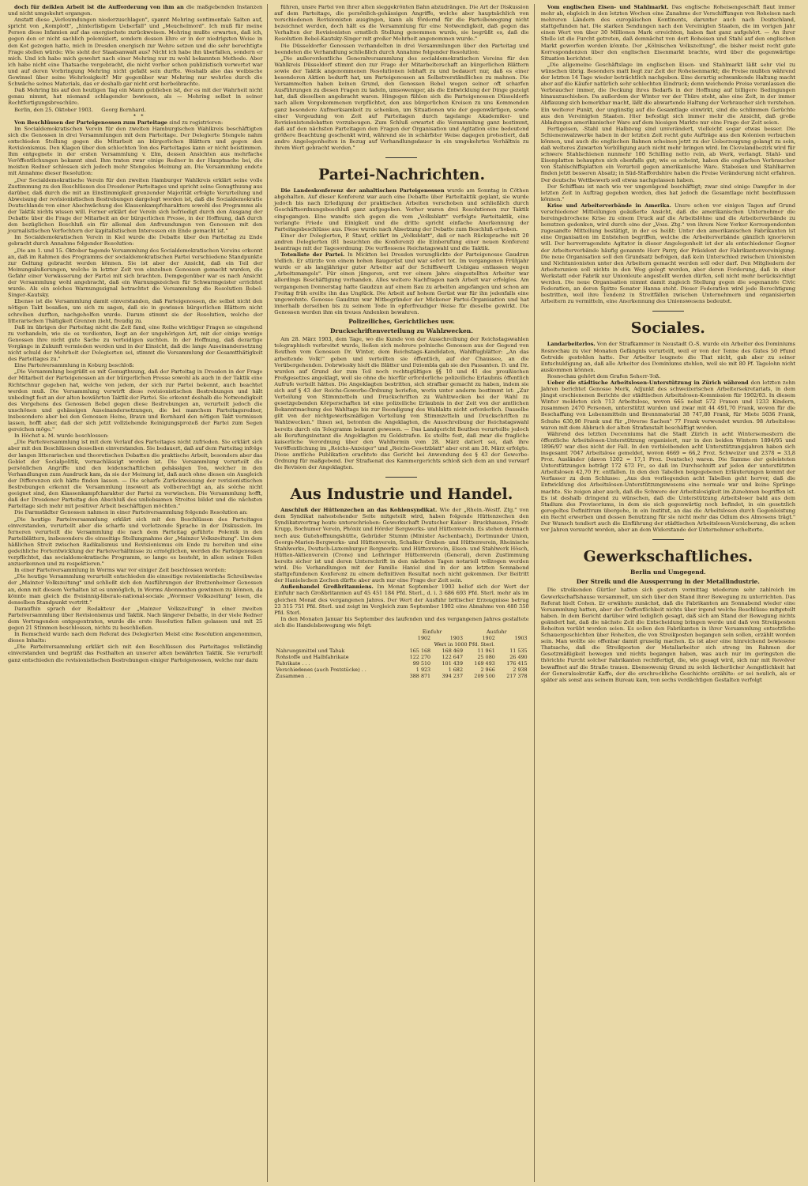doch für deiklen Arbeit ist die Aufforderung von ihm an die maßgebenden Instanzen und nicht umgekehrt ergangen.
Anstatt diese „Verleumdungen niederzuschlagen", spannt Mehring sentimentale Saiten auf, spricht von „Komplott", „hinterlistigem Ueberfall" und „Meuchelmord". Ich muß für meine Person diese Infamien auf das energischste zurückweisen. Mehring mußte erwarten, daß ich, gegen den er nicht sachlich polemisiert, sondern dessen Ehre er in der niedrigsten Weise in den Kot gezogen hatte, mich in Dresden energisch zur Wehre setzen und die sehr berechtigte Frage stellen würde: Wie sieht der Staatsanwalt aus? Nicht ich habe ihn überfallen, sondern er mich. Und ich habe mich gewehrt nach einer Mehring nur zu wohl bekannten Methode. Aber ich habe nicht eine Thatsache vorgebracht, die nicht vorher schon publizistisch verwertet war und auf deren Vorbringung Mehring nicht gefaßt sein durfte. Weshalb also das weibische Gewinsel über seine Wehrlosigkeit? Mir gegenüber war Mehring nur wehrlos durch die Schwäche seines Materials, das er deshalb gar nicht erst herbeibrachte.
Daß Mehring bis auf den heutigen Tag ein Mann geblieben ist, der es mit der Wahrheit nicht genau nimmt, hat niemand schlagender bewiesen, als — Mehring selbst in seiner Rechtfertigungsbroschüre.
Berlin, den 25. Oktober 1903. Georg Bernhard.
* *
Von Beschlüssen der Parteigenossen zum Parteitage sind zu registrieren:
Im Socialdemokratischen Verein für den zweiten Hamburgischen Wahlkreis beschäftigten sich die Genossen in drei Versammlungen mit dem Parteitage. Der Delegierte Stengele nahm entschieden Stellung gegen die Mitarbeit an bürgerlichen Blättern und gegen den Revisionismus. Den Klagen über den schlechten Ton des Parteitages kann er nicht beistimmen. Ihm entgegnete in der ersten Versammlung v. Elm, dessen Ansichten aus mehrfache Veröffentlichungen bekannt sind. Ihm traten zwar einige Redner in der Hauptsache bei, die meisten Redner schlossen sich jedoch mehr Stengeles Meinung an. Die Versammlung endete mit Annahme dieser Resolution:
„Der Socialdemokratische Verein für den zweiten Hamburger Wahlkreis erklärt seine volle Zustimmung zu den Beschlüssen des Dresdener Parteitages und spricht seine Genugthuung aus darüber, daß durch die mit an Einstimmigkeit grenzender Majorität erfolgte Verurteilung und Abweisung der revisionistischen Bestrebungen dargelegt worden ist, daß die Socialdemokratie Deutschlands von einer Abschwächung des Klassenkampfcharakters sowohl des Programms als der Taktik nichts wissen will. Ferner erklärt der Verein sich befriedigt durch den Ausgang der Debatte über die Frage der Mitarbeit an der bürgerlichen Presse, in der Hoffnung, daß durch den bezüglichen Beschluß ein für allemal den Anfreundungen von Genossen mit den journalistischen Verfechtern der kapitalistischen Interessen ein Ende gemacht ist."
Im Socialdemokratischen Verein in Kiel wurde die Debatte über den Parteitag zu Ende gebracht durch Annahme folgender Resolution:
„Die am 1. und 15. Oktober tagende Versammlung des Socialdemokratischen Vereins erkennt an, daß im Rahmen des Programms der socialdemokratischen Partei verschiedene Standpunkte zur Geltung gebracht werden können. Sie ist aber der Ansicht, daß ein Teil der Meinungsäußerungen, welche in letzter Zeit von einzelnen Genossen gemacht wurden, die Gefahr einer Verwässerung der Partei mit sich brachten. Demgegenüber war es nach Ansicht der Versammlung wohl angebracht, daß ein Warnungszeichen für Schwarmgeister errichtet wurde. Als ein solches Warnungssignal betrachtet die Versammlung die Resolution Bebel-Singer-Kautsky.
Ebenso ist die Versammlung damit einverstanden, daß Parteigenossen, die selbst nicht den nötigen Takt besaßen, um sich zu sagen, daß sie in gewissen bürgerlichen Blättern nicht schreiben durften, nachgeholfen wurde. Darum stimmt sie der Resolution, welche der litterarischen Thätigkeit Grenzen zieht, freudig zu.
Daß im übrigen der Parteitag nicht die Zeit fand, eine Reihe wichtiger Fragen so eingehend zu verhandeln, wie sie es verdienten, liegt an der ungehörigen Art, mit der einige wenige Genossen ihre nicht gute Sache zu verteidigen suchten. In der Hoffnung, daß derartige Vorgänge in Zukunft vermieden werden und in der Einsicht, daß die lange Auseinandersetzung nicht schuld der Mehrheit der Delegierten sei, stimmt die Versammlung der Gesamtthätigkeit des Parteitages zu."
Eine Parteiversammlung in Koburg beschloß:
„Die Versammlung begrüßt es mit Genugthuung, daß der Parteitag in Dresden in der Frage der Mitarbeit der Parteigenossen an der bürgerlichen Presse sowohl als auch in der Taktik eine Richtschnur gegeben hat, welche von jedem, der sich zur Partei bekennt, auch beachtet werden muß. Die Versammlung verwirft diese revisionistischen Bestrebungen und hält unbedingt fest an der alten bewährten Taktik der Partei. Sie erkennt deshalb die Notwendigkeit des Vorgehens des Genossen Bebel gegen diese Bestrebungen an, verurteilt jedoch die unschönen und gehässigen Auseinandersetzungen, die bei manchem Parteitagsredner, insbesondere aber bei den Genossen Heine, Braun und Bernhard den nötigen Takt vermissen lassen, hofft aber, daß der sich jetzt vollziehende Reinigungsprozeß der Partei zum Segen gereichen möge."
In Höchst a. M. wurde beschlossen:
„Die Parteiversammlung ist mit dem Verlauf des Parteitages nicht zufrieden. Sie erklärt sich aber mit den Beschlüssen desselben einverstanden. Sie bedauert, daß auf dem Parteitag infolge der langen litterarischen und theoretischen Debatten die praktische Arbeit, besonders aber das Gebiet der Socialpolitik, vernachlässigt worden ist. Die Versammlung verurteilt die persönlichen Angriffe und den leidenschaftlichen gehässigen Ton, welcher in den Verhandlungen zum Ausdruck kam, da sie der Meinung ist, daß auch ohne diesen ein Ausgleich der Differenzen sich hätte finden lassen. — Die scharfe Zurückweisung der revisionistischen Bestrebungen erkennt die Versammlung insoweit als vollberechtigt an, als solche nicht geeignet sind, den Klassenkampfcharakter der Partei zu verwischen. Die Versammlung hofft, daß der Dresdener Parteitag den Abschluß des unliebsamen Streites bildet und die nächsten Parteitage sich mehr mit positiver Arbeit beschäftigen möchten."
Die Darmstädter Genossen nahmen in einer Parteiversammlung folgende Resolution an:
„Die heutige Parteiversammlung erklärt sich mit den Beschlüssen des Parteitages einverstanden, verurteilt aber die scharfe und verletzende Sprache in der Diskussion. Im ferneren verurteilt die Versammlung die nach dem Parteitag geführte Polemik in den Parteiblättern, insbesondere die einseitige Stellungnahme der „Mainzer Volkszeitung". Um dem häßlichen Streit zwischen Radikalismus und Revisionismus ein Ende zu bereiten und eine gedeihliche Fortentwicklung der Parteiverhältnisse zu ermöglichen, werden die Parteigenossen verpflichtet, das socialdemokratische Programm, so lange es besteht, in allen seinen Teilen anzuerkennen und zu respektieren."
In einer Parteiversammlung in Worms war vor einiger Zeit beschlossen worden:
„Die heutige Versammlung verurteilt entschieden die einseitige revisionistische Schreibweise der „Mainzer Volkszeitung" und schließt sich den Ausführungen der Bretzenheimer Genossen an, denn mit diesem Verhalten ist es unmöglich, in Worms Abonnenten gewinnen zu können, da könnte man gleich die freisinnig-liberale-national-sociale „Wormser Volkszeitung" lesen, die denselben Standpunkt vertritt."
Daraufhin sprach der Redakteur der „Mainzer Volkszeitung" in einer zweiten Parteiversammlung über Revisionismus und Taktik. Nach längerer Debatte, in der viele Redner dem Vortragenden entgegentraten, wurde die erste Resolution fallen gelassen und mit 25 gegen 21 Stimmen beschlossen, nichts zu beschließen.
In Remscheid wurde nach dem Referat des Delegierten Meist eine Resolution angenommen, dieses Inhalts:
„Die Parteiversammlung erklärt sich mit den Beschlüssen des Parteitages vollständig einverstanden und begrüßt das Festhalten an unserer alten bewährten Taktik. Sie verurteilt ganz entschieden die revisionistischen Bestrebungen einiger Parteigenossen, welche nur dazu
führen, unsre Partei von ihrer alten sieggekrönten Bahn abzudrängen. Die Art der Diskussion auf dem Parteitage, die persönlich-gehässigen Angriffe, welche aber hauptsächlich von verschiedenen Revisionisten ausgingen, kann als fördernd für die Parteibewegung nicht bezeichnet werden, doch hält es die Versammlung für eine Notwendigkeit, daß gegen das Verhalten der Revisionisten ernstlich Stellung genommen wurde, sie begrüßt es, daß die Resolution Bebel-Kautsky-Singer mit großer Mehrheit angenommen wurde."
Die Düsseldorfer Genossen verhandelten in drei Versammlungen über den Parteitag und beendeten die Verhandlung schließlich durch Annahme folgender Resolution:
„Die außerordentliche Generalversammlung des socialdemokratischen Vereins für den Wahlkreis Düsseldorf stimmt den zur Frage der Mitarbeiterschaft an bürgerlichen Blättern sowie der Taktik angenommenen Resolutionen lebhaft zu und bedauert nur, daß es einer besonderen Aktion bedurft hat, um Parteigenossen an Selbstverständliches zu mahnen. Die Versammelten haben keinen Grund, den Genossen Bebel wegen seiner oft scharfen Ausführungen zu diesen Fragen zu tadeln, umsoweniger, als die Entwicklung der Dinge gezeigt hat, daß dieselben angebracht waren. Hingegen fühlen sich die Parteigenossen Düsseldorfs nach allem Vorgekommenen verpflichtet, den aus bürgerlichen Kreisen zu uns Kommenden ganz besondere Aufmerksamkeit zu schenken, um Situationen wie der gegenwärtigen, sowie einer Vergeudung von Zeit auf Parteitagen durch tagelange Akademiker- und Revisionistendebatten vorzubeugen. Zum Schluß erwartet die Versammlung ganz bestimmt, daß auf den nächsten Parteitagen den Fragen der Organisation und Agitation eine bedeutend größere Beachtung geschenkt wird, während sie in schärfster Weise dagegen protestiert, daß andre Angelegenheiten in Bezug auf Verhandlungsdauer in ein umgekehrtes Verhältnis zu ihrem Wert gebracht werden."
Partei-Nachrichten.
Die Landeskonferenz der anhaltischen Parteigenossen wurde am Sonntag in Cöthen abgehalten. Auf dieser Konferenz war auch eine Debatte über Parteitaktik geplant, sie wurde jedoch bis nach Erledigung der praktischen Arbeiten verschoben und schließlich durch Geschäftsordnungsbeschluß ganz aufgegeben. Vorher waren drei Resolutionen zur Taktik eingegangen. Eine wandte sich gegen die vom „Volksblatt" verfolgte Parteitaktik, eine verlangte Friede und Einigkeit und die dritte spricht einfache Anerkennung der Parteitagsbeschlüsse aus. Diese wurde nach Absetzung der Debatte zum Beschluß erhoben.
Einer der Delegierten, P. Stauf, erklärt im „Volksblatt", daß er nach Rücksprache mit 20 andren Delegierten (81 besuchten die Konferenz) die Einberufung einer neuen Konferenz beantrage mit der Tagesordnung: Die verflossene Reichstagswahl und die Taktik.
Totenliste der Partei. In Mickten bei Dresden verunglückte der Parteigenosse Gaudzun tödlich. Er stürzte von einem hohen Baugerüst und war sofort tot. Im vergangenen Frühjahr wurde er als langjähriger guter Arbeiter auf der Schiffswerft Uebigau entlassen wegen „Arbeitsmangels". Für einen jüngeren, erst vor einem Jahre eingestellten Arbeiter war allerdings Beschäftigung vorhanden. Alles weitere Nachfragen nach Arbeit war erfolglos. Am vergangenen Donnerstag hatte Gaudzun auf einem Bau zu arbeiten angefangen und schon am Freitag früh ereilte ihn das Unglück. Die Arbeit auf hohem Gerüst war für ihn jedenfalls eine ungewohnte. Genosse Gaudzun war Mitbegründer der Mickener Partei-Organisation und hat innerhalb derselben bis zu seinem Tode in opferfreudiger Weise für dieselbe gewirkt. Die Genossen werden ihm ein treues Andenken bewahren.
Polizeiliches, Gerichtliches usw.
Druckschriftenverteilung zu Wahlzwecken.
Am 28. März 1903, dem Tage, wo die Kunde von der Ausschreibung der Reichstagswahlen telegraphisch verbreitet wurde, ließen sich mehrere polnische Genossen aus der Gegend von Beuthen vom Genossen Dr. Winter, dem Reichstags-Kandidaten, Wahlflugblätter: „An das arbeitende Volk!" geben und verteilten sie öffentlich, auf der Chaussee, an die Vorübergehenden. Dobrwiesky hielt die Blätter und Dziombla gab sie den Passanten. D. und Dz. wurden auf Grund der zum Teil noch rechtsgültigen §§ 10 und 41 des preußischen Preßgesetzes angeklagt, weil sie ohne die hierfür erforderliche polizeiliche Erlaubnis öffentlich Aufrufe verteilt hätten. Die Angeklagten bestritten, sich strafbar gemacht zu haben, indem sie sich auf § 43 der Reichs-Gewerbe-Ordnung beriefen, worin unter anderm bestimmt ist: „Zur Verteilung von Stimmzetteln und Druckschriften zu Wahlzwecken bei der Wahl zu gesetzgebenden Körperschaften ist eine polizeiliche Erlaubnis in der Zeit von der amtlichen Bekanntmachung des Wahltags bis zur Beendigung des Wahlakts nicht erforderlich. Dasselbe gilt von der nichtgewerbsmäßigen Verteilung von Stimmzetteln und Druckschriften zu Wahlzwecken." Ihnen sei, betonten die Angeklagten, die Ausschreibung der Reichstagswahl bereits durch ein Telegramm bekannt gewesen. — Das Landgericht Beuthen verurteilte jedoch als Berufungsinstanz die Angeklagten zu Geldstrafen. Es stellte fest, daß zwar die fragliche kaiserliche Verordnung über den Wahltermin vom 28. März datiert sei, daß ihre Veröffentlichung im „Reichs-Anzeiger" und „Reichs-Gesetzblatt" aber erst am 30. März erfolgte. Diese amtliche Publikation erachtete das Gericht bei Anwendung des § 43 der Gewerbe-Ordnung für maßgebend. Der Strafsenat des Kammergerichts schloß sich dem an und verwarf die Revision der Angeklagten.
Aus Industrie und Handel.
Anschluß der Hüttenzechen an das Kohlensyndikat. Wie der „Rhein.-Westf. Ztg." von dem Syndikat nahestehender Seite mitgeteilt wird, haben folgende Hüttenzechen den Syndikatsvertrag heute unterschrieben: Gewerkschaft Deutscher Kaiser - Bruckhausen, Friedr. Krupp, Bochumer Verein, Phönix und Hörder Bergwerks- und Hüttenverein. Es stehen demnach noch aus: Gutehoffnungshütte, Gebrüder Stumm (Minister Aschenbach), Dortmunder Union, Georgs-Marien-Bergwerks- und Hüttenverein, Schalker Gruben- und Hüttenverein, Rheinische Stahlwerke, Deutsch-Luxemburger Bergwerks- und Hüttenverein, Eisen- und Stahlwerk Hösch, Hütten-Aktienverein (Crone) und Lothringer Hüttenverein (General), deren Zustimmung bereits sicher ist und deren Unterschrift in den nächsten Tagen notariell vollzogen werden wird. Die Verhandlungen mit der Familie Haniel sind in der am letzten Sonnabend stattgefundenen Konferenz zu einem definitiven Resultat noch nicht gekommen. Der Beitritt der Hanielschen Zechen dürfte aber auch nur eine Frage der Zeit sein.
Außenhandel Großbritanniens. Im Monat September 1903 belief sich der Wert der Einfuhr nach Großbritannien auf 45 451 184 Pfd. Sterl., d. i. 3 686 693 Pfd. Sterl. mehr als im gleichen Monat des vergangenen Jahres. Der Wert der Ausfuhr britischer Erzeugnisse betrug 23 315 751 Pfd. Sterl. und zeigt im Vergleich zum September 1902 eine Abnahme von 480 350 Pfd. Sterl.
In den Monaten Januar bis September des laufenden und des vergangenen Jahres gestaltete sich die Handelsbewegung wie folgt:
| | Einfuhr | | Ausfuhr | |
| --- | --- | --- | --- | --- |
| | 1902 | 1903 | 1902 | 1903 |
| | Wert in 1000 Pfd. Sterl. | | | |
| Nahrungsmittel und Tabak | 165 168 | 168 469 | 11 961 | 11 535 |
| Rohstoffe und Halbfabrikate | 122 270 | 122 647 | 25 080 | 26 490 |
| Fabrikate . . . | 99 510 | 101 439 | 169 493 | 176 415 |
| Verschiedenes (auch Poststücke) . . | 1 923 | 1 682 | 2 966 | 2 938 |
| Zusammen . . | 388 871 | 394 237 | 209 500 | 217 378 |
Vom englischen Eisen- und Stahlmarkt. Das englische Roheisengeschäft flaut immer mehr ab, obgleich in den letzten Wochen eine Zunahme der Verschiffungen von Roheisen nach mehreren Ländern des europäischen Kontinents, darunter auch nach Deutschland, stattgefunden hat. Die starken Sendungen nach den Vereinigten Staaten, die im vorigen Jahr einen Wert von über 30 Millionen Mark erreichten, haben fast ganz aufgehört. — An ihrer Stelle ist die Furcht getreten, daß demnächst von dort Roheisen und Stahl auf den englischen Markt geworfen werden könnte. Der „Kölnischen Volkszeitung", die bisher meist recht gute Korrespondenzen über den englischen Eisenmarkt brachte, wird über die gegenwärtige Situation berichtet:
„Die allgemeine Geschäftslage im englischen Eisen- und Stahlmarkt läßt sehr viel zu wünschen übrig. Besonders matt liegt zur Zeit der Roheisenmarkt; die Preise mußten während der letzten 14 Tage wieder beträchtlich nachgeben. Eine derartig schwankende Haltung macht aber auf die Käufer natürlich sehr schlechten Eindruck; denn weichende Preise veranlassen die Verbraucher immer, die Deckung ihres Bedarfs in der Hoffnung auf billigere Bedingungen hinauszuschieben. Da außerdem der Winter vor der Thüre steht, also eine Zeit, in der immer Abflauung sich bemerkbar macht, läßt die abwartende Haltung der Verbraucher sich verstehen. Ein weiterer Punkt, der ungünstig auf die Gesamtlage einwirkt, sind die schlimmen Gerüchte aus den Vereinigten Staaten. Hier befestigt sich immer mehr die Ansicht, daß große Abladungen amerikanischer Ware auf dem hiesigen Markte nur eine Frage der Zeit seien.
Fertigeisen, -Stahl und Halbzeug sind unverändert, vielleicht sogar etwas besser. Die Schienenwalzwerke haben in der letzten Zeit recht gute Aufträge aus den Kolonien verbuchen können, und auch die englischen Bahnen scheinen jetzt zu der Ueberzeugung gelangt zu sein, daß weiteres Zuwarten Verbilligung auch nicht mehr bringen wird. Im Clevelandbezirk wird für schwere Stahlschienen nunmehr 100 Schilling netto rein, ab Werk, verlangt. Stahl- und Eisenplatten behaupten sich ebenfalls gut; wie es scheint, haben die englischen Verbraucher von Stahlschiffsplatten ein Vorurteil gegen amerikanische Ware. Stabeisen und Stahlbarren finden jetzt besseren Absatz; in Süd-Staffordshire haben die Preise Veränderung nicht erfahren. Der deutsche Wettbewerb soll etwas nachgelassen haben.
Der Schiffbau ist nach wie vor ungenügend beschäftigt; zwar sind einige Dampfer in der letzten Zeit in Auftrag gegeben worden, dies hat jedoch die Gesamtlage nicht beeinflussen können."
Krise und Arbeiterverbände in Amerika. Unsre schon vor einigen Tagen auf Grund verschiedener Mitteilungen geäußerte Ansicht, daß die amerikanischen Unternehmer die hereingebrochene Krise zu einem Druck auf die Arbeitslöhne und die Arbeiterverbände zu benutzen gedenken, wird durch eine der „Voss. Ztg." von ihrem New Yorker Korrespondenten zugesandte Mitteilung bestätigt, in der es heißt: Unter den amerikanischen Fabrikanten ist eine Organisation im Entstehen begriffen, welche die Arbeiterverbände gänzlich ignorieren will. Der hervorragendste Agitator in dieser Angelegenheit ist der als entschiedener Gegner der Arbeiterverbände häufig genannte Herr Parry, der Präsident der Fabrikantenvereinigung. Die neue Organisation soll den Grundsatz befolgen, daß kein Unterschied zwischen Unionisten und Nichtunionisten unter den Arbeitern gemacht werden soll oder darf. Den Mitgliedern der Arbeiterunion soll nichts in den Weg gelegt werden, aber deren Forderung, daß in einer Werkstatt oder Fabrik nur Unionleute angestellt werden dürfen, soll nicht mehr berücksichtigt werden. Die neue Organisation nimmt damit zugleich Stellung gegen die sogenannte Civic Federation, an deren Spitze Senator Hanna steht. Dieser Federation wird jede Berechtigung bestritten, weil ihre Tendenz in Streitfällen zwischen Unternehmern und organisierten Arbeitern zu vermitteln, eine Anerkennung des Unionswesens bedeutet.
Sociales.
Landarbeiterlos. Von der Strafkammer in Neustadt O.-S. wurde ein Arbeiter des Dominiums Rosnochau zu vier Monaten Gefängnis verurteilt, weil er von der Tenne des Gutes 50 Pfund Getreide gestohlen hatte. Der Arbeiter leugnete die That nicht, gab aber zu seiner Entschuldigung an, daß alle Arbeiter des Dominiums stehlen, weil sie mit 80 Pf. Tagelohn nicht auskommen können.
Rosnochau gehört dem Grafen Seherr-Toß.
Ueber die städtische Arbeitslosen-Unterstützung in Zürich während den letzten zehn Jahren berichtet Genosse Merk, Adjunkt des schweizerischen Arbeitersekretariats, in dem jüngst erschienenen Berichte der städtischen Arbeitslosen-Kommission für 1902/03. In diesem Winter meldeten sich 713 Arbeitslose, wovon 665 nebst 572 Frauen und 1233 Kindern, zusammen 2470 Personen, unterstützt wurden und zwar mit 44 491,70 Frank, wovon für die Beschaffung von Lebensmitteln und Brennmaterial 38 747,80 Frank, für Miete 5036 Frank, Schuhe 630,90 Frank und für „Diverse Sachen" 77 Frank verwendet wurden. 98 Arbeitslose waren mit dem Abbruch der alten Strafanstalt beschäftigt worden.
Während des letzten Decenniums hat die Stadt Zürich in acht Wintersemestern die öffentliche Arbeitslosen-Unterstützung organisiert, nur in den beiden Wintern 1894/95 und 1896/97 war dies nicht der Fall. In den verbleibenden acht Unterstützungsjahren haben sich insgesamt 7047 Arbeitslose gemeldet, wovon 4669 = 66,2 Proz. Schweizer und 2378 = 33,8 Proz. Ausländer (davon 1202 = 17,1 Proz. Deutsche) waren. Die Summe der geleisteten Unterstützungen beträgt 172 673 Fr., so daß im Durchschnitt auf jeden der unterstützten Arbeitslosen 42,70 Fr. entfallen. In den den Tabellen beigegebenen Erläuterungen kommt der Verfasser zu dem Schlusse: „Aus den vorliegenden acht Tabellen geht hervor, daß die Entwicklung des Arbeitslosen-Unterstützungswesens eine normale war und keine Sprünge machte. Sie zeigen aber auch, daß die Schwere der Arbeitslosigkeit im Zunehmen begriffen ist. Es ist deshalb dringend zu wünschen, daß die Unterstützung Arbeitsloser bald aus dem Stadium des Provisoriums, in dem sie sich gegenwärtig noch befindet, in ein gesetzlich geregeltes Definitivum übergehe, in ein Institut, an das die Arbeitslosen durch Gegenleistung ein Recht erwerben und dessen Benutzung für sie nicht mehr das Odium des Almosens trägt." Der Wunsch tendiert auch die Einführung der städtischen Arbeitslosen-Versicherung, die schon vor Jahren versucht worden, aber an dem Widerstande der Unternehmer scheiterte.
Gewerkschaftliches.
Berlin und Umgegend.
Der Streik und die Aussperrung in der Metallindustrie.
Die streikenden Gürtler hatten sich gestern vormittag wiederum sehr zahlreich im Gewerkschaftshause versammelt, um sich über den Stand ihrer Bewegung zu unterrichten. Das Referat hielt Cohen. Er erwähnte zunächst, daß die Fabrikanten am Sonnabend wieder eine Versammlung hatten, aber der Oeffentlichkeit nichts über irgend welche Beschlüsse mitgeteilt haben. In dem Bericht darüber wird lediglich gesagt, daß sich am Stand der Bewegung nichts geändert hat, daß die nächste Zeit die Entscheidung bringen werde und daß von Streikposten Roheiten verübt worden seien. Es sollen den Fabrikanten in ihrer Versammlung entsetzliche Schauergeschichten über Roheiten, die von Streikposten begangen sein sollen, erzählt worden sein. Man wollte sie offenbar damit gruselig machen. Es ist aber eine hinreichend bewiesene Thatsache, daß die Streikposten der Metallarbeiter sich streng im Rahmen der Gesetzmäßigkeit bewegen und nichts begangen haben, was auch nur im geringsten die thörichte Furcht solcher Fabrikanten rechtfertigt, die, wie gesagt wird, sich nur mit Revolver bewaffnet auf die Straße trauen. Ebensowenig Grund zu solch lächerlicher Aengstlichkeit hat der Generalsekretär Kaffe, der die erschreckliche Geschichte erzählte: er sei neulich, als er später als sonst aus seinem Bureau kam, von sechs verdächtigen Gestalten verfolgt